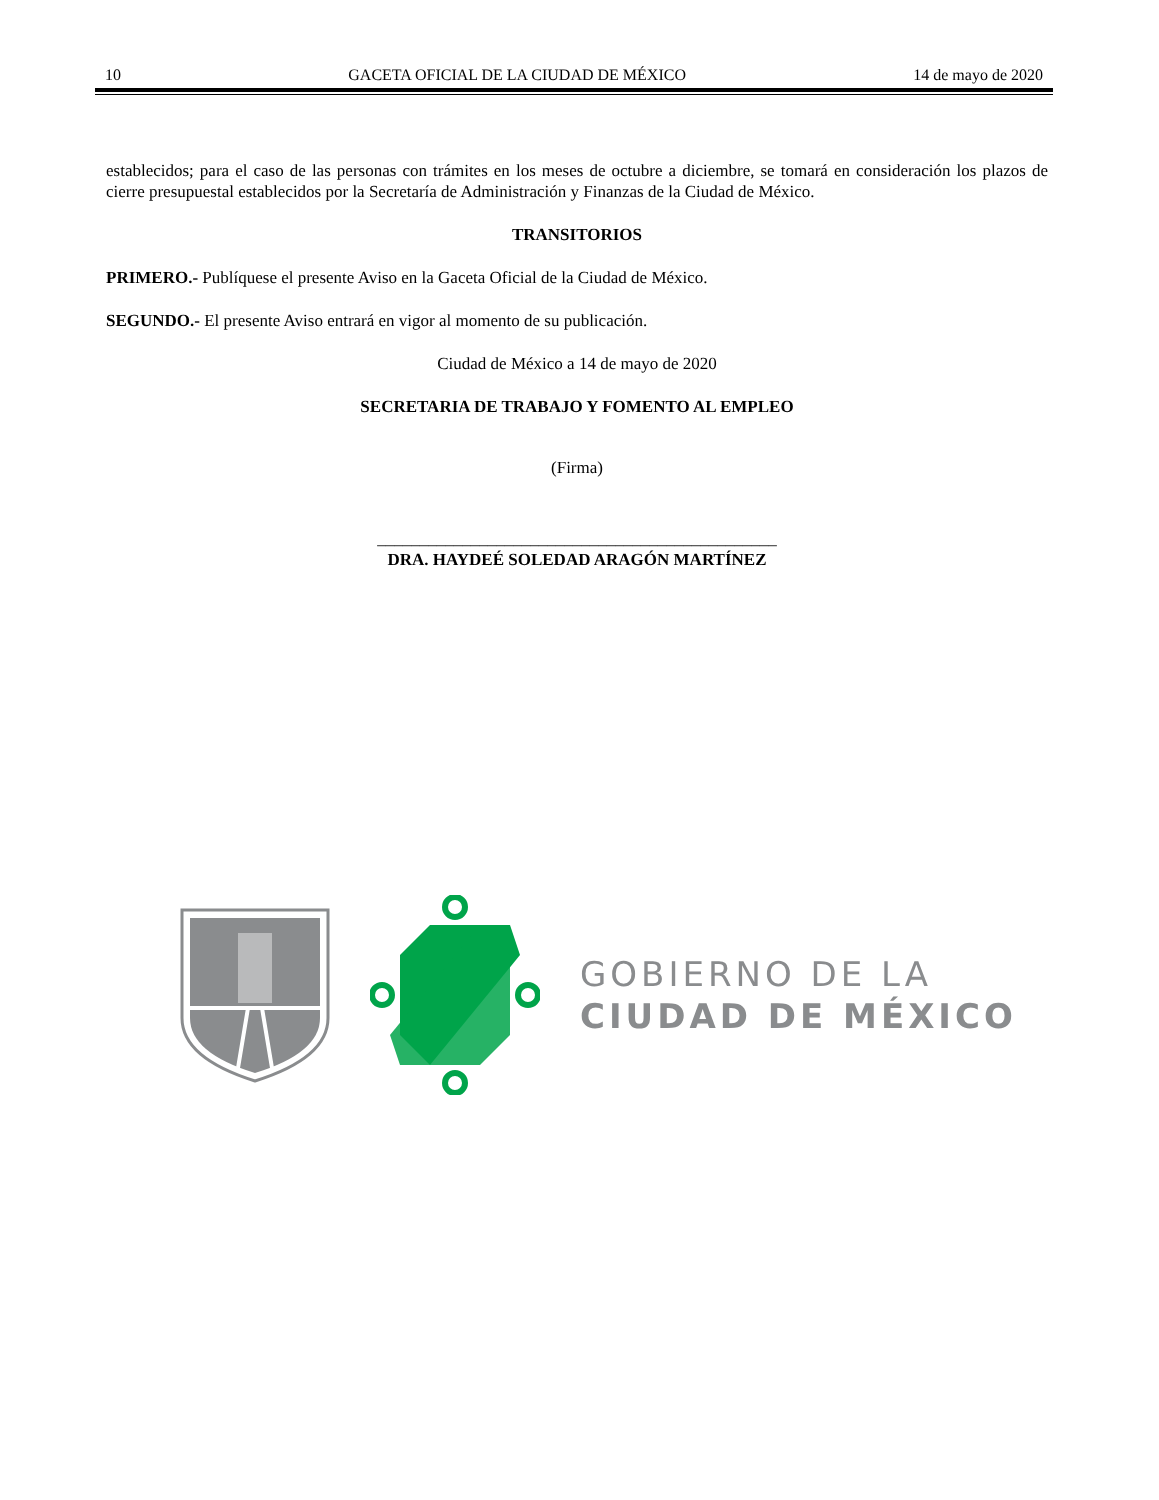10 GACETA OFICIAL DE LA CIUDAD DE MÉXICO 14 de mayo de 2020
establecidos; para el caso de las personas con trámites en los meses de octubre a diciembre, se tomará en consideración los plazos de cierre presupuestal establecidos por la Secretaría de Administración y Finanzas de la Ciudad de México.
TRANSITORIOS
PRIMERO.- Publíquese el presente Aviso en la Gaceta Oficial de la Ciudad de México.
SEGUNDO.- El presente Aviso entrará en vigor al momento de su publicación.
Ciudad de México a 14 de mayo de 2020
SECRETARIA DE TRABAJO Y FOMENTO AL EMPLEO
(Firma)
_______________________________________________
DRA. HAYDEÉ SOLEDAD ARAGÓN MARTÍNEZ
GOBIERNO DE LA
CIUDAD DE MÉXICO